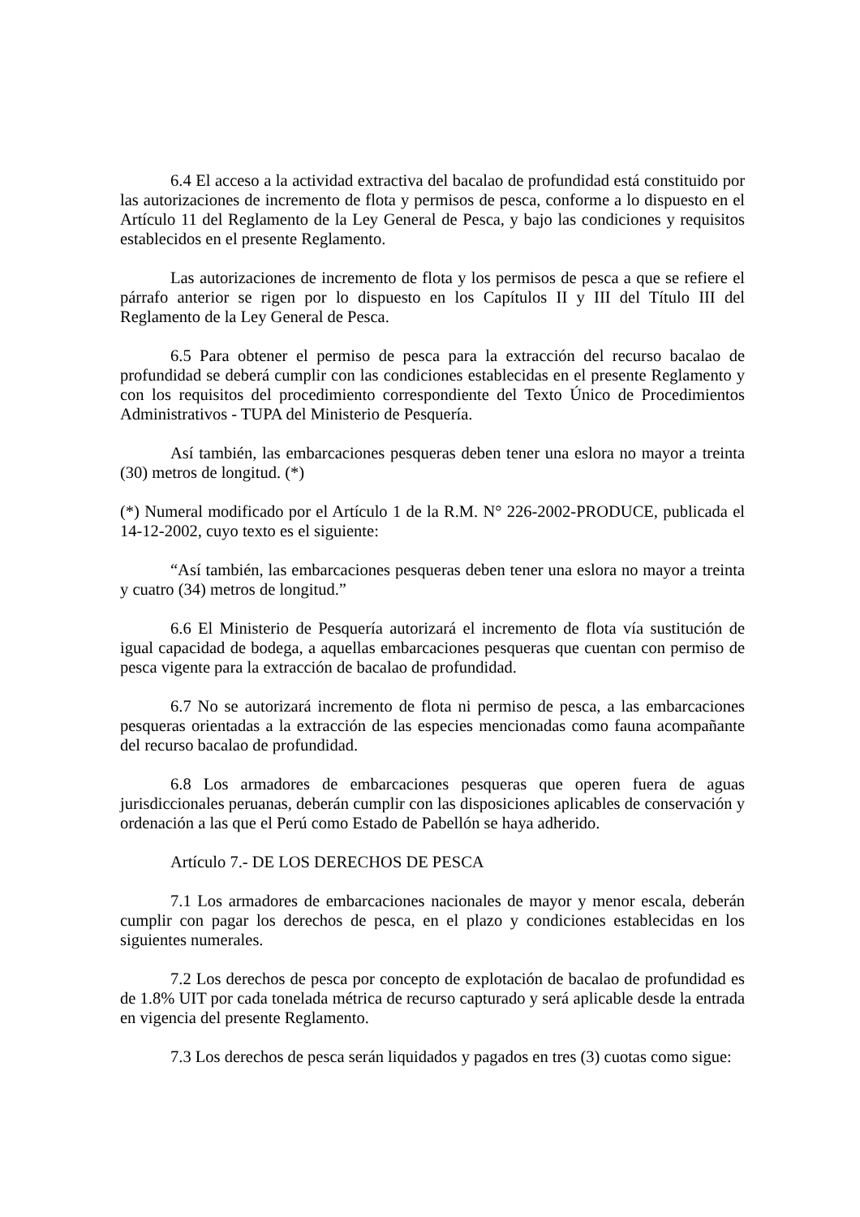6.4 El acceso a la actividad extractiva del bacalao de profundidad está constituido por las autorizaciones de incremento de flota y permisos de pesca, conforme a lo dispuesto en el Artículo 11 del Reglamento de la Ley General de Pesca, y bajo las condiciones y requisitos establecidos en el presente Reglamento.
Las autorizaciones de incremento de flota y los permisos de pesca a que se refiere el párrafo anterior se rigen por lo dispuesto en los Capítulos II y III del Título III del Reglamento de la Ley General de Pesca.
6.5 Para obtener el permiso de pesca para la extracción del recurso bacalao de profundidad se deberá cumplir con las condiciones establecidas en el presente Reglamento y con los requisitos del procedimiento correspondiente del Texto Único de Procedimientos Administrativos - TUPA del Ministerio de Pesquería.
Así también, las embarcaciones pesqueras deben tener una eslora no mayor a treinta (30) metros de longitud. (*)
(*) Numeral modificado por el Artículo 1 de la R.M. N° 226-2002-PRODUCE, publicada el 14-12-2002, cuyo texto es el siguiente:
“Así también, las embarcaciones pesqueras deben tener una eslora no mayor a treinta y cuatro (34) metros de longitud.”
6.6 El Ministerio de Pesquería autorizará el incremento de flota vía sustitución de igual capacidad de bodega, a aquellas embarcaciones pesqueras que cuentan con permiso de pesca vigente para la extracción de bacalao de profundidad.
6.7 No se autorizará incremento de flota ni permiso de pesca, a las embarcaciones pesqueras orientadas a la extracción de las especies mencionadas como fauna acompañante del recurso bacalao de profundidad.
6.8 Los armadores de embarcaciones pesqueras que operen fuera de aguas jurisdiccionales peruanas, deberán cumplir con las disposiciones aplicables de conservación y ordenación a las que el Perú como Estado de Pabellón se haya adherido.
Artículo 7.- DE LOS DERECHOS DE PESCA
7.1 Los armadores de embarcaciones nacionales de mayor y menor escala, deberán cumplir con pagar los derechos de pesca, en el plazo y condiciones establecidas en los siguientes numerales.
7.2 Los derechos de pesca por concepto de explotación de bacalao de profundidad es de 1.8% UIT por cada tonelada métrica de recurso capturado y será aplicable desde la entrada en vigencia del presente Reglamento.
7.3 Los derechos de pesca serán liquidados y pagados en tres (3) cuotas como sigue: